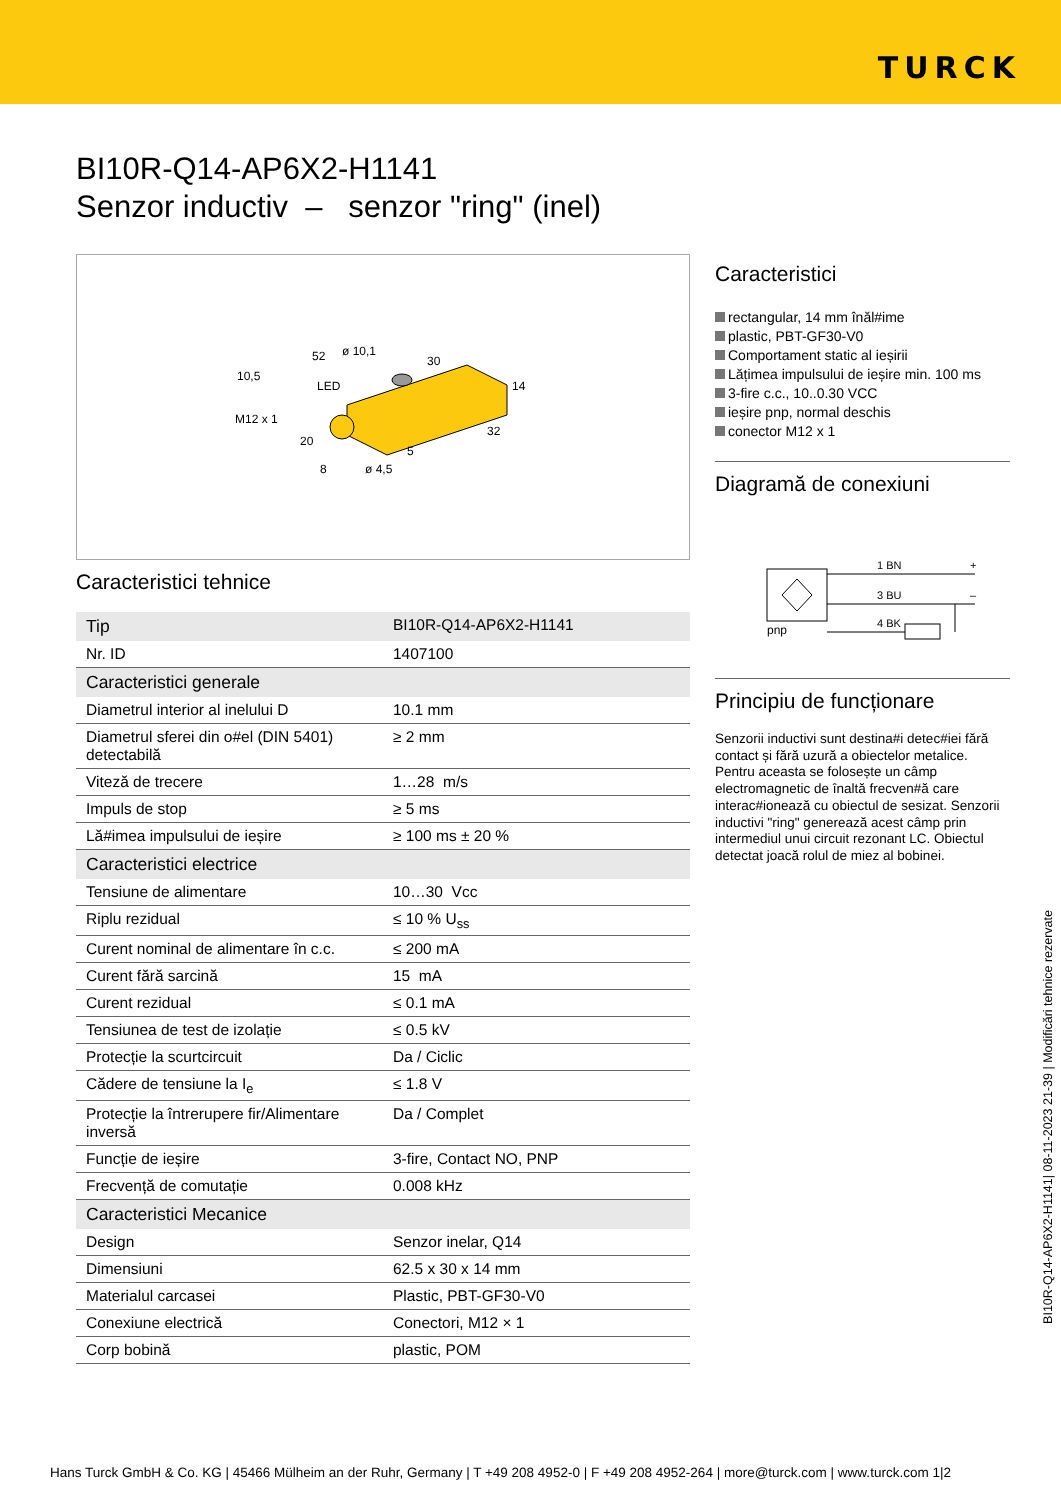TURCK
BI10R-Q14-AP6X2-H1141
Senzor inductiv – senzor "ring" (inel)
10,5
52
ø 10,1
30
LED
14
M12 x 1
32
20
5
8
ø 4,5
Caracteristici tehnice
| Tip | BI10R-Q14-AP6X2-H1141 |
| Nr. ID | 1407100 |
| Caracteristici generale | |
| Diametrul interior al inelului D | 10.1 mm |
| Diametrul sferei din o#el (DIN 5401) detectabilă | ≥ 2 mm |
| Viteză de trecere | 1…28 m/s |
| Impuls de stop | ≥ 5 ms |
| Lă#imea impulsului de ieșire | ≥ 100 ms ± 20 % |
| Caracteristici electrice | |
| Tensiune de alimentare | 10…30 Vcc |
| Riplu rezidual | ≤ 10 % U<sub>ss</sub> |
| Curent nominal de alimentare în c.c. | ≤ 200 mA |
| Curent fără sarcină | 15 mA |
| Curent rezidual | ≤ 0.1 mA |
| Tensiunea de test de izolație | ≤ 0.5 kV |
| Protecție la scurtcircuit | Da / Ciclic |
| Cădere de tensiune la I<sub>e</sub> | ≤ 1.8 V |
| Protecție la întrerupere fir/Alimentare inversă | Da / Complet |
| Funcție de ieșire | 3-fire, Contact NO, PNP |
| Frecvență de comutație | 0.008 kHz |
| Caracteristici Mecanice | |
| Design | Senzor inelar, Q14 |
| Dimensiuni | 62.5 x 30 x 14 mm |
| Materialul carcasei | Plastic, PBT-GF30-V0 |
| Conexiune electrică | Conectori, M12 × 1 |
| Corp bobină | plastic, POM |
Caracteristici
rectangular, 14 mm înăl#ime
plastic, PBT-GF30-V0
Comportament static al ieșirii
Lățimea impulsului de ieșire min. 100 ms
3-fire c.c., 10..0.30 VCC
ieșire pnp, normal deschis
conector M12 x 1
Diagramă de conexiuni
pnp
1 BN
+
3 BU
–
4 BK
Principiu de funcționare
Senzorii inductivi sunt destina#i detec#iei fără contact și fără uzură a obiectelor metalice. Pentru aceasta se folosește un câmp electromagnetic de înaltă frecven#ă care interac#ionează cu obiectul de sesizat. Senzorii inductivi "ring" generează acest câmp prin intermediul unui circuit rezonant LC. Obiectul detectat joacă rolul de miez al bobinei.
BI10R-Q14-AP6X2-H1141| 08-11-2023 21-39 | Modificări tehnice rezervate
Hans Turck GmbH & Co. KG | 45466 Mülheim an der Ruhr, Germany | T +49 208 4952-0 | F +49 208 4952-264 | more@turck.com | www.turck.com 1|2